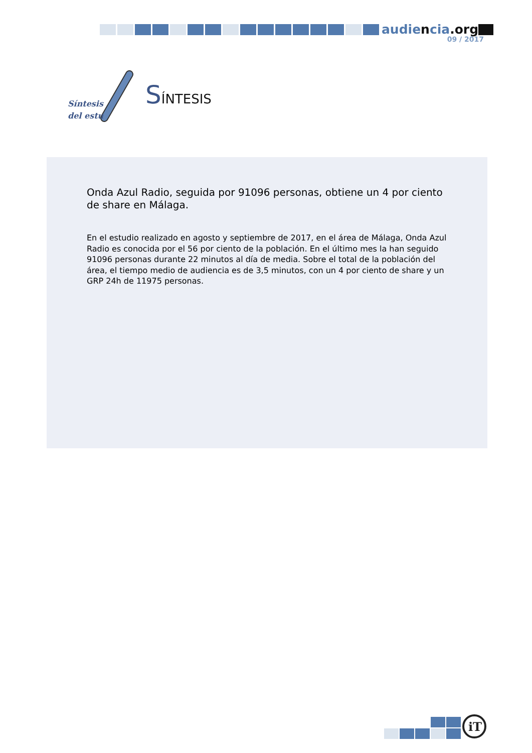audiencia.org
09 / 2017
Síntesis
del estu
SÍNTESIS
Onda Azul Radio, seguida por 91096 personas, obtiene un 4 por ciento de share en Málaga.
En el estudio realizado en agosto y septiembre de 2017, en el área de Málaga, Onda Azul Radio es conocida por el 56 por ciento de la población. En el último mes la han seguido 91096 personas durante 22 minutos al día de media. Sobre el total de la población del área, el tiempo medio de audiencia es de 3,5 minutos, con un 4 por ciento de share y un GRP 24h de 11975 personas.
iT